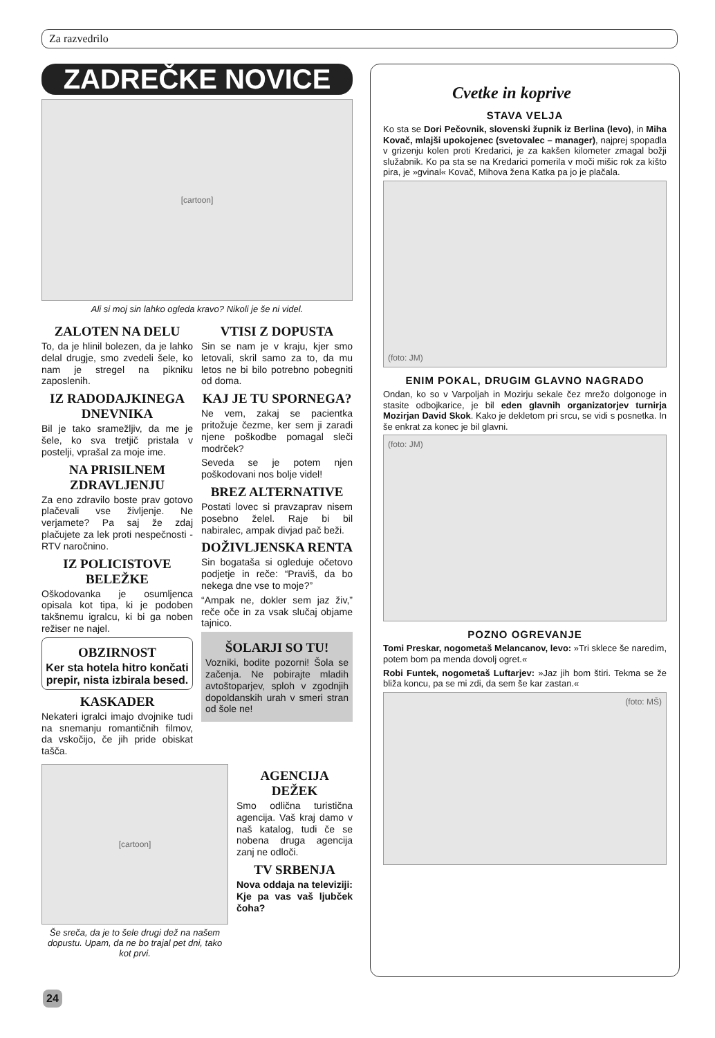Za razvedrilo
ZADREČKE NOVICE
[cartoon]
Ali si moj sin lahko ogleda kravo? Nikoli je še ni videl.
ZALOTEN NA DELU
To, da je hlinil bolezen, da je lahko delal drugje, smo zvedeli šele, ko nam je stregel na pikniku zaposlenih.
IZ RADODAJKINEGA DNEVNIKA
Bil je tako sramežljiv, da me je šele, ko sva tretjič pristala v postelji, vprašal za moje ime.
NA PRISILNEM ZDRAVLJENJU
Za eno zdravilo boste prav gotovo plačevali vse življenje. Ne verjamete? Pa saj že zdaj plačujete za lek proti nespečnosti - RTV naročnino.
IZ POLICISTOVE BELEŽKE
Oškodovanka je osumljenca opisala kot tipa, ki je podoben takšnemu igralcu, ki bi ga noben režiser ne najel.
OBZIRNOST
Ker sta hotela hitro končati prepir, nista izbirala besed.
KASKADER
Nekateri igralci imajo dvojnike tudi na snemanju romantičnih filmov, da vskočijo, če jih pride obiskat tašča.
VTISI Z DOPUSTA
Sin se nam je v kraju, kjer smo letovali, skril samo za to, da mu letos ne bi bilo potrebno pobegniti od doma.
KAJ JE TU SPORNEGA?
Ne vem, zakaj se pacientka pritožuje čezme, ker sem ji zaradi njene poškodbe pomagal sleči modrček?
Seveda se je potem njen poškodovani nos bolje videl!
BREZ ALTERNATIVE
Postati lovec si pravzaprav nisem posebno želel. Raje bi bil nabiralec, ampak divjad pač beži.
DOŽIVLJENSKA RENTA
Sin bogataša si ogleduje očetovo podjetje in reče: “Praviš, da bo nekega dne vse to moje?”
“Ampak ne, dokler sem jaz živ,” reče oče in za vsak slučaj objame tajnico.
ŠOLARJI SO TU!
Vozniki, bodite pozorni! Šola se začenja. Ne pobirajte mladih avtoštoparjev, sploh v zgodnjih dopoldanskih urah v smeri stran od šole ne!
[cartoon]
Še sreča, da je to šele drugi dež na našem dopustu. Upam, da ne bo trajal pet dni, tako kot prvi.
AGENCIJA DEŽEK
Smo odlična turistična agencija. Vaš kraj damo v naš katalog, tudi če se nobena druga agencija zanj ne odloči.
TV SRBENJA
Nova oddaja na televiziji: Kje pa vas vaš ljubček čoha?
Cvetke in koprive
STAVA VELJA
Ko sta se Dori Pečovnik, slovenski župnik iz Berlina (levo), in Miha Kovač, mlajši upokojenec (svetovalec – manager), najprej spopadla v grizenju kolen proti Kredarici, je za kakšen kilometer zmagal božji služabnik. Ko pa sta se na Kredarici pomerila v moči mišic rok za kišto pira, je »gvinal« Kovač, Mihova žena Katka pa jo je plačala.
(foto: JM)
ENIM POKAL, DRUGIM GLAVNO NAGRADO
Ondan, ko so v Varpoljah in Mozirju sekale čez mrežo dolgonoge in stasite odbojkarice, je bil eden glavnih organizatorjev turnirja Mozirjan David Skok. Kako je dekletom pri srcu, se vidi s posnetka. In še enkrat za konec je bil glavni.
(foto: JM)
POZNO OGREVANJE
Tomi Preskar, nogometaš Melancanov, levo: »Tri sklece še naredim, potem bom pa menda dovolj ogret.«
Robi Funtek, nogometaš Luftarjev: »Jaz jih bom štiri. Tekma se že bliža koncu, pa se mi zdi, da sem še kar zastan.«
(foto: MŠ)
24